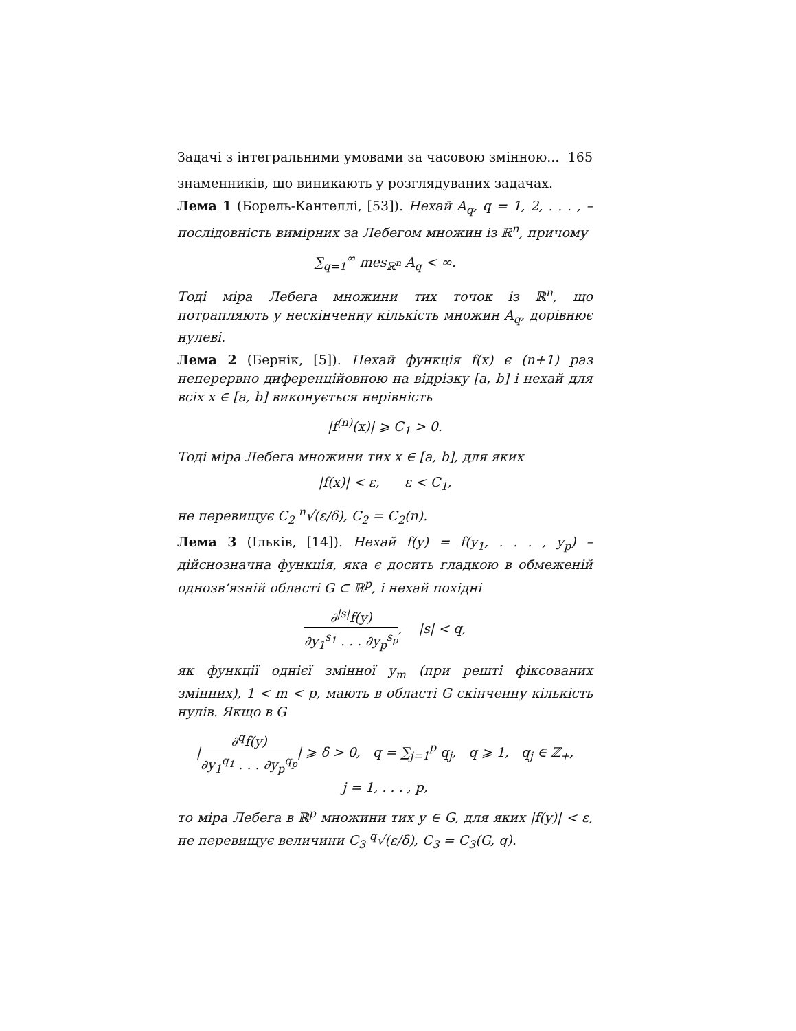Задачі з інтегральними умовами за часовою змінною... 165
знаменників, що виникають у розглядуваних задачах.
Лема 1 (Борель-Кантеллі, [53]). Нехай A<sub>q</sub>, q = 1, 2, . . . , – послідовність вимірних за Лебегом множин із ℝ<sup>n</sup>, причому
∑<sub>q=1</sub><sup>∞</sup> mes<sub>ℝ<sup>n</sup></sub> A<sub>q</sub> < ∞.
Тоді міра Лебега множини тих точок із ℝ<sup>n</sup>, що потрапляють у нескінченну кількість множин A<sub>q</sub>, дорівнює нулеві.
Лема 2 (Бернік, [5]). Нехай функція f(x) є (n+1) раз неперервно диференційовною на відрізку [a, b] і нехай для всіх x ∈ [a, b] виконується нерівність
|f<sup>(n)</sup>(x)| ⩾ C<sub>1</sub> > 0.
Тоді міра Лебега множини тих x ∈ [a, b], для яких
|f(x)| < ε, ε < C<sub>1</sub>,
не перевищує C<sub>2</sub> <sup>n</sup>√(ε/δ), C<sub>2</sub> = C<sub>2</sub>(n).
Лема 3 (Ільків, [14]). Нехай f(y) = f(y<sub>1</sub>, . . . , y<sub>p</sub>) – дійснозначна функція, яка є досить гладкою в обмеженій однозв’язній області G ⊂ ℝ<sup>p</sup>, і нехай похідні
∂<sup>|s|</sup>f(y) ∂y<sub>1</sub><sup>s<sub>1</sub></sup> . . . ∂y<sub>p</sub><sup>s<sub>p</sub></sup>, |s| < q,
як функції однієї змінної y<sub>m</sub> (при решті фіксованих змінних), 1 < m < p, мають в області G скінченну кількість нулів. Якщо в G
|∂<sup>q</sup>f(y) ∂y<sub>1</sub><sup>q<sub>1</sub></sup> . . . ∂y<sub>p</sub><sup>q<sub>p</sub></sup>| ⩾ δ > 0, q = ∑<sub>j=1</sub><sup>p</sup> q<sub>j</sub>, q ⩾ 1, q<sub>j</sub> ∈ ℤ<sub>+</sub>,
j = 1, . . . , p,
то міра Лебега в ℝ<sup>p</sup> множини тих y ∈ G, для яких |f(y)| < ε, не перевищує величини C<sub>3</sub> <sup>q</sup>√(ε/δ), C<sub>3</sub> = C<sub>3</sub>(G, q).